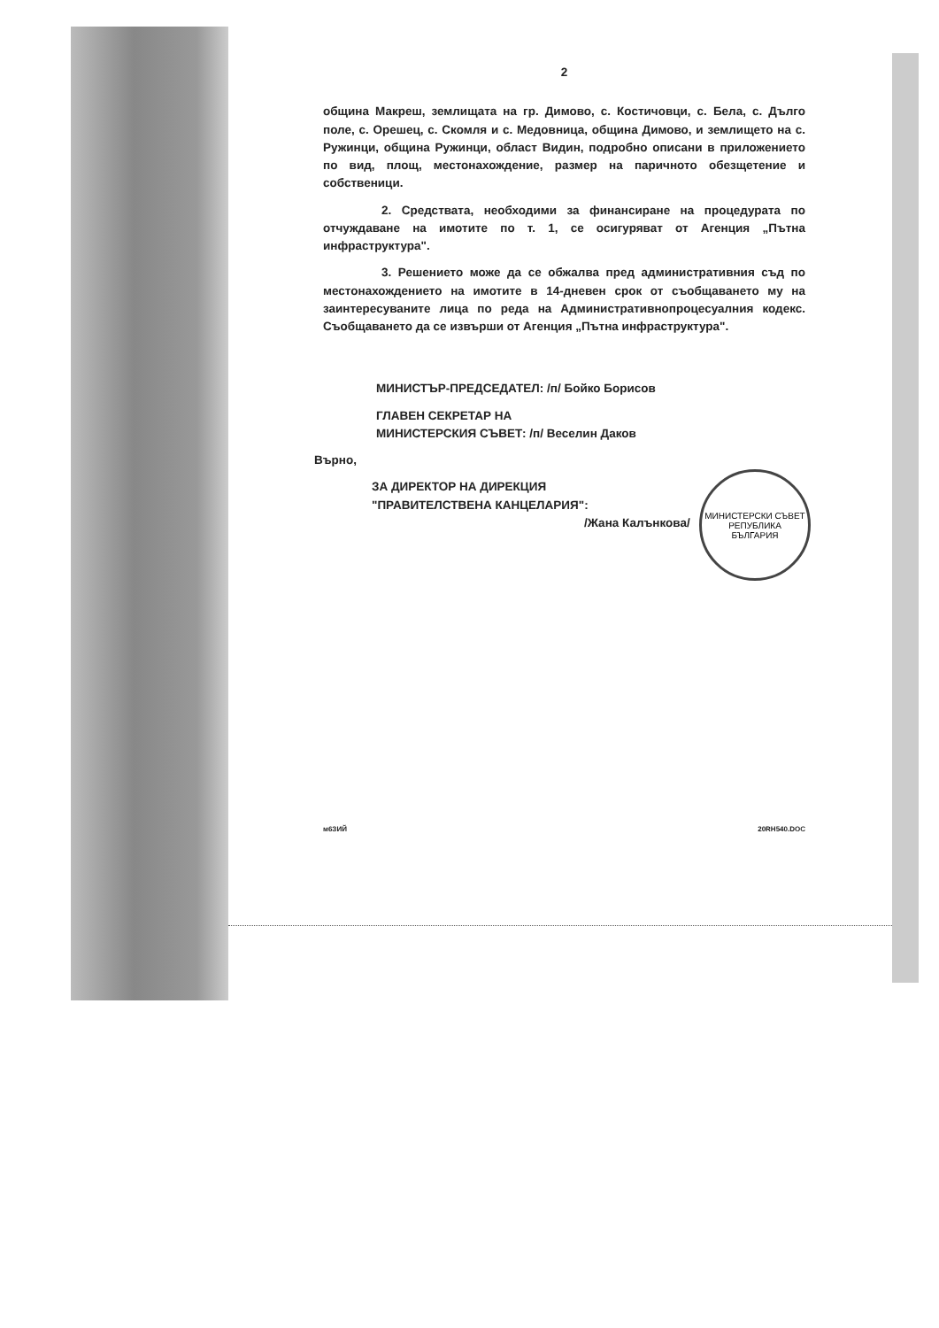2
община Макреш, землищата на гр. Димово, с. Костичовци, с. Бела, с. Дълго поле, с. Орешец, с. Скомля и с. Медовница, община Димово, и землището на с. Ружинци, община Ружинци, област Видин, подробно описани в приложението по вид, площ, местонахождение, размер на паричното обезщетение и собственици.
2. Средствата, необходими за финансиране на процедурата по отчуждаване на имотите по т. 1, се осигуряват от Агенция „Пътна инфраструктура".
3. Решението може да се обжалва пред административния съд по местонахождението на имотите в 14-дневен срок от съобщаването му на заинтересуваните лица по реда на Административнопроцесуалния кодекс. Съобщаването да се извърши от Агенция „Пътна инфраструктура".
МИНИСТЪР-ПРЕДСЕДАТЕЛ: /п/ Бойко Борисов
ГЛАВЕН СЕКРЕТАР НА
МИНИСТЕРСКИЯ СЪВЕТ: /п/ Веселин Даков
Върно,
ЗА ДИРЕКТОР НА ДИРЕКЦИЯ
"ПРАВИТЕЛСТВЕНА КАНЦЕЛАРИЯ":
/Жана Калънкова/
м6ЗИЙ 20RH540.DOC
МИНИСТЕРСКИ СЪВЕТ
РЕПУБЛИКА
БЪЛГАРИЯ